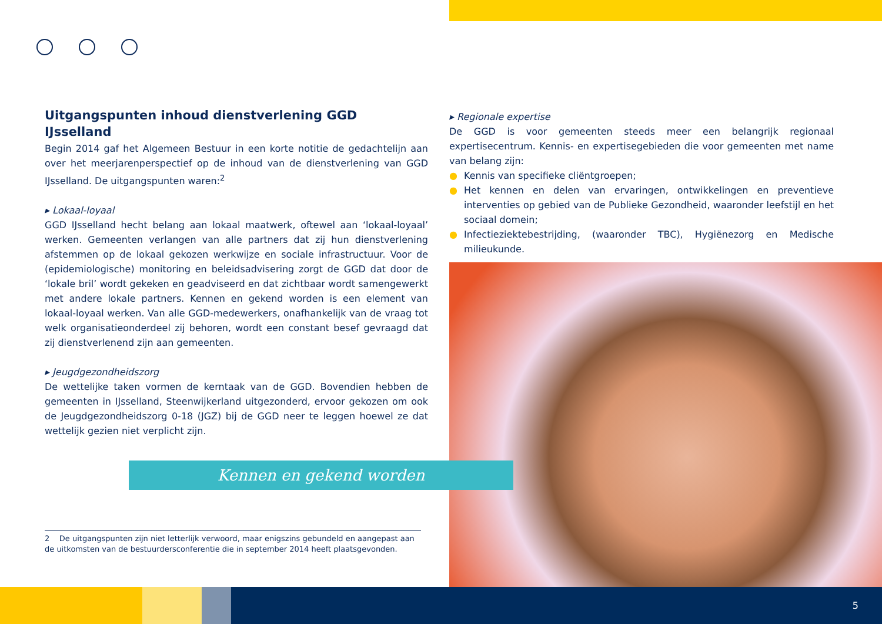Uitgangspunten inhoud dienstverlening GGD IJsselland
Begin 2014 gaf het Algemeen Bestuur in een korte notitie de gedachtelijn aan over het meerjarenperspectief op de inhoud van de dienstverlening van GGD IJsselland. De uitgangspunten waren:<sup>2</sup>
▸ Lokaal-loyaal
GGD IJsselland hecht belang aan lokaal maatwerk, oftewel aan ‘lokaal-loyaal’ werken. Gemeenten verlangen van alle partners dat zij hun dienstverlening afstemmen op de lokaal gekozen werkwijze en sociale infrastructuur. Voor de (epidemiologische) monitoring en beleidsadvisering zorgt de GGD dat door de ‘lokale bril’ wordt gekeken en geadviseerd en dat zichtbaar wordt samengewerkt met andere lokale partners. Kennen en gekend worden is een element van lokaal-loyaal werken. Van alle GGD-medewerkers, onafhankelijk van de vraag tot welk organisatieonderdeel zij behoren, wordt een constant besef gevraagd dat zij dienstverlenend zijn aan gemeenten.
▸ Jeugdgezondheidszorg
De wettelijke taken vormen de kerntaak van de GGD. Bovendien hebben de gemeenten in IJsselland, Steenwijkerland uitgezonderd, ervoor gekozen om ook de Jeugdgezondheidszorg 0-18 (JGZ) bij de GGD neer te leggen hoewel ze dat wettelijk gezien niet verplicht zijn.
▸ Regionale expertise
De GGD is voor gemeenten steeds meer een belangrijk regionaal expertisecentrum. Kennis- en expertisegebieden die voor gemeenten met name van belang zijn:
● Kennis van specifieke cliëntgroepen;
● Het kennen en delen van ervaringen, ontwikkelingen en preventieve interventies op gebied van de Publieke Gezondheid, waaronder leefstijl en het sociaal domein;
● Infectieziektebestrijding, (waaronder TBC), Hygiënezorg en Medische milieukunde.
Kennen en gekend worden
2 De uitgangspunten zijn niet letterlijk verwoord, maar enigszins gebundeld en aangepast aan de uitkomsten van de bestuurdersconferentie die in september 2014 heeft plaatsgevonden.
5